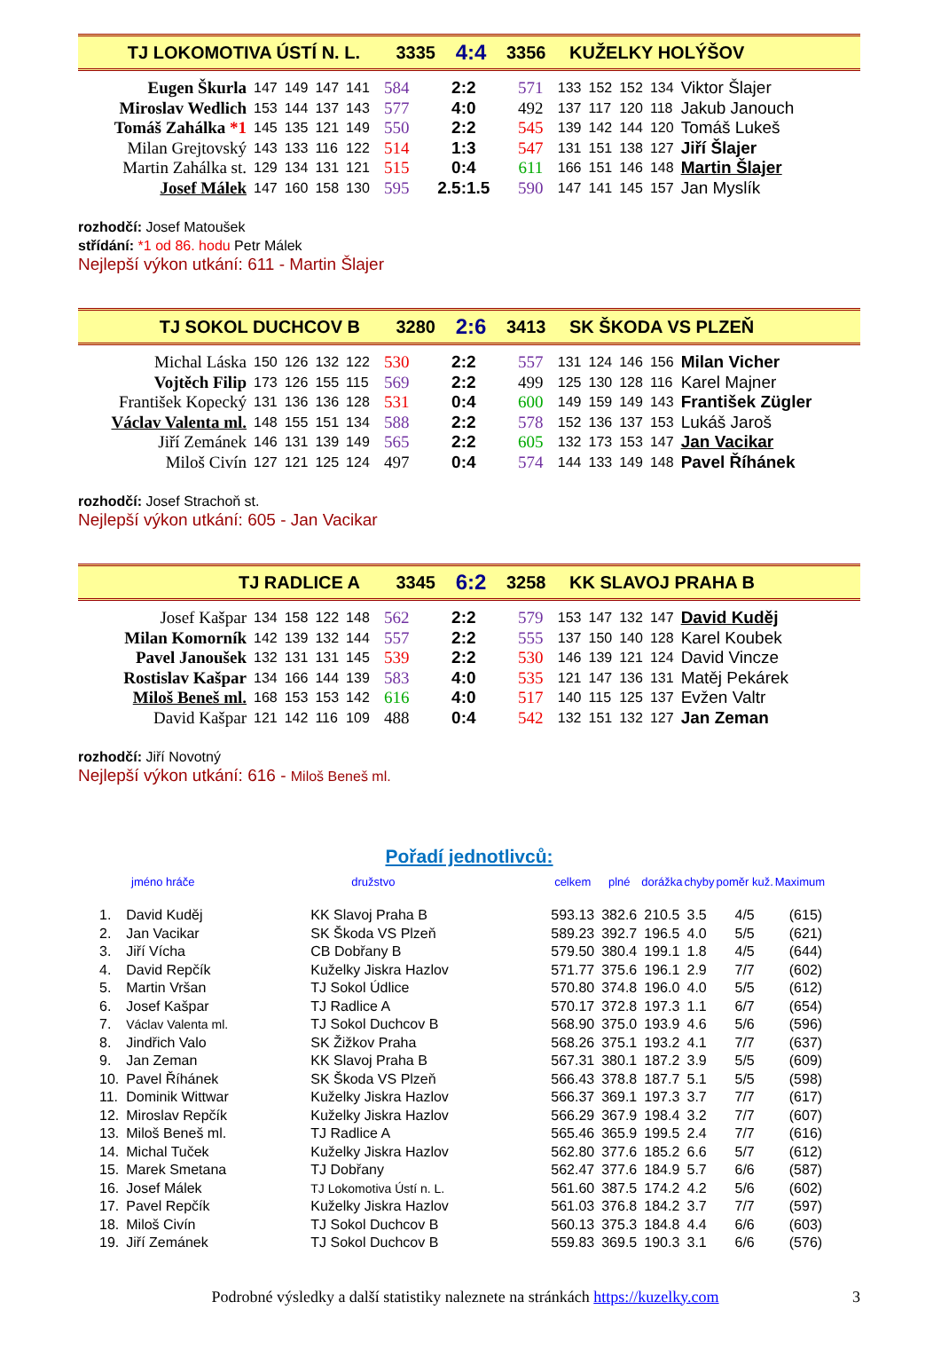TJ LOKOMOTIVA ÚSTÍ N. L. 3335 4:4 3356 KUŽELKY HOLÝŠOV
| Eugen Škurla | 147 | 149 | 147 | 141 | 584 | 2:2 | 571 | 133 | 152 | 152 | 134 | Viktor Šlajer |
| Miroslav Wedlich | 153 | 144 | 137 | 143 | 577 | 4:0 | 492 | 137 | 117 | 120 | 118 | Jakub Janouch |
| Tomáš Zahálka *1 | 145 | 135 | 121 | 149 | 550 | 2:2 | 545 | 139 | 142 | 144 | 120 | Tomáš Lukeš |
| Milan Grejtovský | 143 | 133 | 116 | 122 | 514 | 1:3 | 547 | 131 | 151 | 138 | 127 | Jiří Šlajer |
| Martin Zahálka st. | 129 | 134 | 131 | 121 | 515 | 0:4 | 611 | 166 | 151 | 146 | 148 | Martin Šlajer |
| Josef Málek | 147 | 160 | 158 | 130 | 595 | 2.5:1.5 | 590 | 147 | 141 | 145 | 157 | Jan Myslík |
rozhodčí: Josef Matoušek
střídání: *1 od 86. hodu Petr Málek
Nejlepší výkon utkání: 611 - Martin Šlajer
TJ SOKOL DUCHCOV B 3280 2:6 3413 SK ŠKODA VS PLZEŇ
| Michal Láska | 150 | 126 | 132 | 122 | 530 | 2:2 | 557 | 131 | 124 | 146 | 156 | Milan Vicher |
| Vojtěch Filip | 173 | 126 | 155 | 115 | 569 | 2:2 | 499 | 125 | 130 | 128 | 116 | Karel Majner |
| František Kopecký | 131 | 136 | 136 | 128 | 531 | 0:4 | 600 | 149 | 159 | 149 | 143 | František Zügler |
| Václav Valenta ml. | 148 | 155 | 151 | 134 | 588 | 2:2 | 578 | 152 | 136 | 137 | 153 | Lukáš Jaroš |
| Jiří Zemánek | 146 | 131 | 139 | 149 | 565 | 2:2 | 605 | 132 | 173 | 153 | 147 | Jan Vacikar |
| Miloš Civín | 127 | 121 | 125 | 124 | 497 | 0:4 | 574 | 144 | 133 | 149 | 148 | Pavel Říhánek |
rozhodčí: Josef Strachoň st.
Nejlepší výkon utkání: 605 - Jan Vacikar
TJ RADLICE A 3345 6:2 3258 KK SLAVOJ PRAHA B
| Josef Kašpar | 134 | 158 | 122 | 148 | 562 | 2:2 | 579 | 153 | 147 | 132 | 147 | David Kuděj |
| Milan Komorník | 142 | 139 | 132 | 144 | 557 | 2:2 | 555 | 137 | 150 | 140 | 128 | Karel Koubek |
| Pavel Janoušek | 132 | 131 | 131 | 145 | 539 | 2:2 | 530 | 146 | 139 | 121 | 124 | David Vincze |
| Rostislav Kašpar | 134 | 166 | 144 | 139 | 583 | 4:0 | 535 | 121 | 147 | 136 | 131 | Matěj Pekárek |
| Miloš Beneš ml. | 168 | 153 | 153 | 142 | 616 | 4:0 | 517 | 140 | 115 | 125 | 137 | Evžen Valtr |
| David Kašpar | 121 | 142 | 116 | 109 | 488 | 0:4 | 542 | 132 | 151 | 132 | 127 | Jan Zeman |
rozhodčí: Jiří Novotný
Nejlepší výkon utkání: 616 - Miloš Beneš ml.
Pořadí jednotlivců:
| jméno hráče | | družstvo | celkem | plné | dorážka | chyby | poměr kuž. | Maximum |
| --- | --- | --- | --- | --- | --- | --- | --- | --- |
| 1. | David Kuděj | KK Slavoj Praha B | 593.13 | 382.6 | 210.5 | 3.5 | 4/5 | (615) |
| 2. | Jan Vacikar | SK Škoda VS Plzeň | 589.23 | 392.7 | 196.5 | 4.0 | 5/5 | (621) |
| 3. | Jiří Vícha | CB Dobřany B | 579.50 | 380.4 | 199.1 | 1.8 | 4/5 | (644) |
| 4. | David Repčík | Kuželky Jiskra Hazlov | 571.77 | 375.6 | 196.1 | 2.9 | 7/7 | (602) |
| 5. | Martin Vršan | TJ Sokol Údlice | 570.80 | 374.8 | 196.0 | 4.0 | 5/5 | (612) |
| 6. | Josef Kašpar | TJ Radlice A | 570.17 | 372.8 | 197.3 | 1.1 | 6/7 | (654) |
| 7. | Václav Valenta ml. | TJ Sokol Duchcov B | 568.90 | 375.0 | 193.9 | 4.6 | 5/6 | (596) |
| 8. | Jindřich Valo | SK Žižkov Praha | 568.26 | 375.1 | 193.2 | 4.1 | 7/7 | (637) |
| 9. | Jan Zeman | KK Slavoj Praha B | 567.31 | 380.1 | 187.2 | 3.9 | 5/5 | (609) |
| 10. | Pavel Říhánek | SK Škoda VS Plzeň | 566.43 | 378.8 | 187.7 | 5.1 | 5/5 | (598) |
| 11. | Dominik Wittwar | Kuželky Jiskra Hazlov | 566.37 | 369.1 | 197.3 | 3.7 | 7/7 | (617) |
| 12. | Miroslav Repčík | Kuželky Jiskra Hazlov | 566.29 | 367.9 | 198.4 | 3.2 | 7/7 | (607) |
| 13. | Miloš Beneš ml. | TJ Radlice A | 565.46 | 365.9 | 199.5 | 2.4 | 7/7 | (616) |
| 14. | Michal Tuček | Kuželky Jiskra Hazlov | 562.80 | 377.6 | 185.2 | 6.6 | 5/7 | (612) |
| 15. | Marek Smetana | TJ Dobřany | 562.47 | 377.6 | 184.9 | 5.7 | 6/6 | (587) |
| 16. | Josef Málek | TJ Lokomotiva Ústí n. L. | 561.60 | 387.5 | 174.2 | 4.2 | 5/6 | (602) |
| 17. | Pavel Repčík | Kuželky Jiskra Hazlov | 561.03 | 376.8 | 184.2 | 3.7 | 7/7 | (597) |
| 18. | Miloš Civín | TJ Sokol Duchcov B | 560.13 | 375.3 | 184.8 | 4.4 | 6/6 | (603) |
| 19. | Jiří Zemánek | TJ Sokol Duchcov B | 559.83 | 369.5 | 190.3 | 3.1 | 6/6 | (576) |
Podrobné výsledky a další statistiky naleznete na stránkách https://kuzelky.com 3